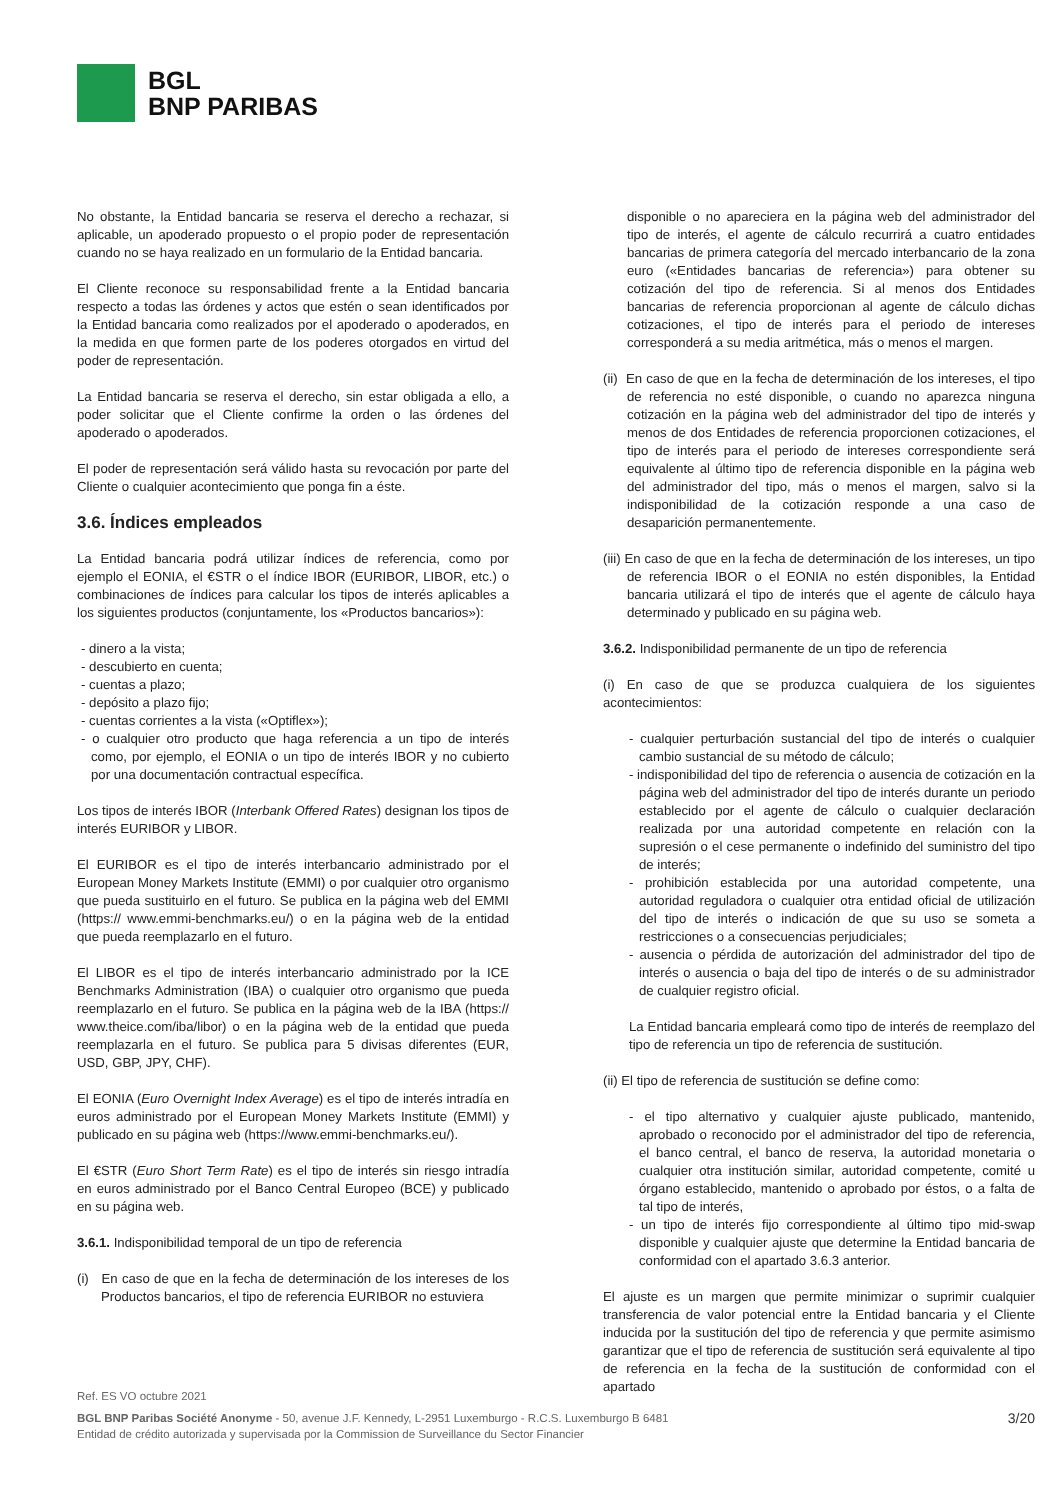BGL
BNP PARIBAS
No obstante, la Entidad bancaria se reserva el derecho a rechazar, si aplicable, un apoderado propuesto o el propio poder de representación cuando no se haya realizado en un formulario de la Entidad bancaria.
El Cliente reconoce su responsabilidad frente a la Entidad bancaria respecto a todas las órdenes y actos que estén o sean identificados por la Entidad bancaria como realizados por el apoderado o apoderados, en la medida en que formen parte de los poderes otorgados en virtud del poder de representación.
La Entidad bancaria se reserva el derecho, sin estar obligada a ello, a poder solicitar que el Cliente confirme la orden o las órdenes del apoderado o apoderados.
El poder de representación será válido hasta su revocación por parte del Cliente o cualquier acontecimiento que ponga fin a éste.
3.6. Índices empleados
La Entidad bancaria podrá utilizar índices de referencia, como por ejemplo el EONIA, el €STR o el índice IBOR (EURIBOR, LIBOR, etc.) o combinaciones de índices para calcular los tipos de interés aplicables a los siguientes productos (conjuntamente, los «Productos bancarios»):
- dinero a la vista;
- descubierto en cuenta;
- cuentas a plazo;
- depósito a plazo fijo;
- cuentas corrientes a la vista («Optiflex»);
- o cualquier otro producto que haga referencia a un tipo de interés como, por ejemplo, el EONIA o un tipo de interés IBOR y no cubierto por una documentación contractual específica.
Los tipos de interés IBOR (Interbank Offered Rates) designan los tipos de interés EURIBOR y LIBOR.
El EURIBOR es el tipo de interés interbancario administrado por el European Money Markets Institute (EMMI) o por cualquier otro organismo que pueda sustituirlo en el futuro. Se publica en la página web del EMMI (https:// www.emmi-benchmarks.eu/) o en la página web de la entidad que pueda reemplazarlo en el futuro.
El LIBOR es el tipo de interés interbancario administrado por la ICE Benchmarks Administration (IBA) o cualquier otro organismo que pueda reemplazarlo en el futuro. Se publica en la página web de la IBA (https:// www.theice.com/iba/libor) o en la página web de la entidad que pueda reemplazarla en el futuro. Se publica para 5 divisas diferentes (EUR, USD, GBP, JPY, CHF).
El EONIA (Euro Overnight Index Average) es el tipo de interés intradía en euros administrado por el European Money Markets Institute (EMMI) y publicado en su página web (https://www.emmi-benchmarks.eu/).
El €STR (Euro Short Term Rate) es el tipo de interés sin riesgo intradía en euros administrado por el Banco Central Europeo (BCE) y publicado en su página web.
3.6.1. Indisponibilidad temporal de un tipo de referencia
(i) En caso de que en la fecha de determinación de los intereses de los Productos bancarios, el tipo de referencia EURIBOR no estuviera
disponible o no apareciera en la página web del administrador del tipo de interés, el agente de cálculo recurrirá a cuatro entidades bancarias de primera categoría del mercado interbancario de la zona euro («Entidades bancarias de referencia») para obtener su cotización del tipo de referencia. Si al menos dos Entidades bancarias de referencia proporcionan al agente de cálculo dichas cotizaciones, el tipo de interés para el periodo de intereses corresponderá a su media aritmética, más o menos el margen.
(ii) En caso de que en la fecha de determinación de los intereses, el tipo de referencia no esté disponible, o cuando no aparezca ninguna cotización en la página web del administrador del tipo de interés y menos de dos Entidades de referencia proporcionen cotizaciones, el tipo de interés para el periodo de intereses correspondiente será equivalente al último tipo de referencia disponible en la página web del administrador del tipo, más o menos el margen, salvo si la indisponibilidad de la cotización responde a una caso de desaparición permanentemente.
(iii) En caso de que en la fecha de determinación de los intereses, un tipo de referencia IBOR o el EONIA no estén disponibles, la Entidad bancaria utilizará el tipo de interés que el agente de cálculo haya determinado y publicado en su página web.
3.6.2. Indisponibilidad permanente de un tipo de referencia
(i) En caso de que se produzca cualquiera de los siguientes acontecimientos:
- cualquier perturbación sustancial del tipo de interés o cualquier cambio sustancial de su método de cálculo;
- indisponibilidad del tipo de referencia o ausencia de cotización en la página web del administrador del tipo de interés durante un periodo establecido por el agente de cálculo o cualquier declaración realizada por una autoridad competente en relación con la supresión o el cese permanente o indefinido del suministro del tipo de interés;
- prohibición establecida por una autoridad competente, una autoridad reguladora o cualquier otra entidad oficial de utilización del tipo de interés o indicación de que su uso se someta a restricciones o a consecuencias perjudiciales;
- ausencia o pérdida de autorización del administrador del tipo de interés o ausencia o baja del tipo de interés o de su administrador de cualquier registro oficial.
La Entidad bancaria empleará como tipo de interés de reemplazo del tipo de referencia un tipo de referencia de sustitución.
(ii) El tipo de referencia de sustitución se define como:
- el tipo alternativo y cualquier ajuste publicado, mantenido, aprobado o reconocido por el administrador del tipo de referencia, el banco central, el banco de reserva, la autoridad monetaria o cualquier otra institución similar, autoridad competente, comité u órgano establecido, mantenido o aprobado por éstos, o a falta de tal tipo de interés,
- un tipo de interés fijo correspondiente al último tipo mid-swap disponible y cualquier ajuste que determine la Entidad bancaria de conformidad con el apartado 3.6.3 anterior.
El ajuste es un margen que permite minimizar o suprimir cualquier transferencia de valor potencial entre la Entidad bancaria y el Cliente inducida por la sustitución del tipo de referencia y que permite asimismo garantizar que el tipo de referencia de sustitución será equivalente al tipo de referencia en la fecha de la sustitución de conformidad con el apartado
Ref. ES VO octubre 2021
BGL BNP Paribas Société Anonyme - 50, avenue J.F. Kennedy, L-2951 Luxemburgo - R.C.S. Luxemburgo B 6481
Entidad de crédito autorizada y supervisada por la Commission de Surveillance du Sector Financier
3/20